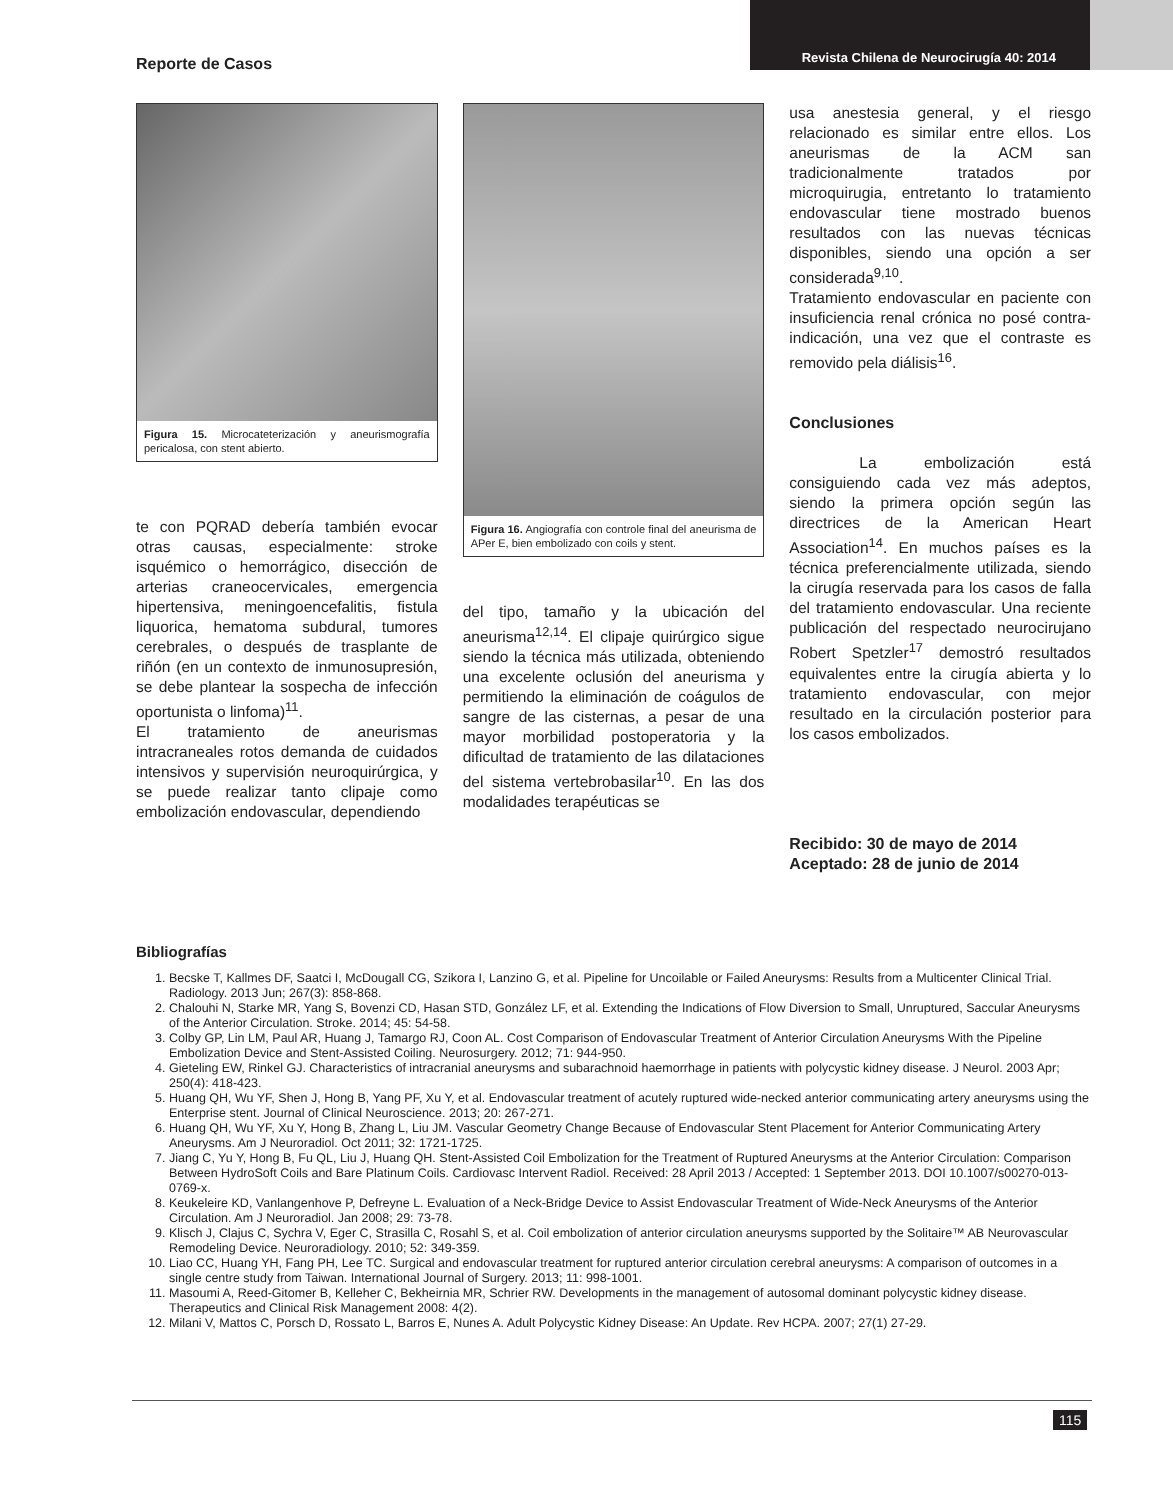Reporte de Casos
Revista Chilena de Neurocirugía 40: 2014
Figura 15. Microcateterización y aneurismografía pericalosa, con stent abierto.
te con PQRAD debería también evocar otras causas, especialmente: stroke isquémico o hemorrágico, disección de arterias craneocervicales, emergencia hipertensiva, meningoencefalitis, fistula liquorica, hematoma subdural, tumores cerebrales, o después de trasplante de riñón (en un contexto de inmunosupresión, se debe plantear la sospecha de infección oportunista o linfoma)<sup>11</sup>.
El tratamiento de aneurismas intracraneales rotos demanda de cuidados intensivos y supervisión neuroquirúrgica, y se puede realizar tanto clipaje como embolización endovascular, dependiendo
Figura 16. Angiografía con controle final del aneurisma de APer E, bien embolizado con coils y stent.
del tipo, tamaño y la ubicación del aneurisma<sup>12,14</sup>. El clipaje quirúrgico sigue siendo la técnica más utilizada, obteniendo una excelente oclusión del aneurisma y permitiendo la eliminación de coágulos de sangre de las cisternas, a pesar de una mayor morbilidad postoperatoria y la dificultad de tratamiento de las dilataciones del sistema vertebrobasilar<sup>10</sup>. En las dos modalidades terapéuticas se
usa anestesia general, y el riesgo relacionado es similar entre ellos. Los aneurismas de la ACM san tradicionalmente tratados por microquirugia, entretanto lo tratamiento endovascular tiene mostrado buenos resultados con las nuevas técnicas disponibles, siendo una opción a ser considerada<sup>9,10</sup>.
Tratamiento endovascular en paciente con insuficiencia renal crónica no posé contra-indicación, una vez que el contraste es removido pela diálisis<sup>16</sup>.
Conclusiones
La embolización está consiguiendo cada vez más adeptos, siendo la primera opción según las directrices de la American Heart Association<sup>14</sup>. En muchos países es la técnica preferencialmente utilizada, siendo la cirugía reservada para los casos de falla del tratamiento endovascular. Una reciente publicación del respectado neurocirujano Robert Spetzler<sup>17</sup> demostró resultados equivalentes entre la cirugía abierta y lo tratamiento endovascular, con mejor resultado en la circulación posterior para los casos embolizados.
Recibido: 30 de mayo de 2014
Aceptado: 28 de junio de 2014
Bibliografías
1. Becske T, Kallmes DF, Saatci I, McDougall CG, Szikora I, Lanzino G, et al. Pipeline for Uncoilable or Failed Aneurysms: Results from a Multicenter Clinical Trial. Radiology. 2013 Jun; 267(3): 858-868.
2. Chalouhi N, Starke MR, Yang S, Bovenzi CD, Hasan STD, González LF, et al. Extending the Indications of Flow Diversion to Small, Unruptured, Saccular Aneurysms of the Anterior Circulation. Stroke. 2014; 45: 54-58.
3. Colby GP, Lin LM, Paul AR, Huang J, Tamargo RJ, Coon AL. Cost Comparison of Endovascular Treatment of Anterior Circulation Aneurysms With the Pipeline Embolization Device and Stent-Assisted Coiling. Neurosurgery. 2012; 71: 944-950.
4. Gieteling EW, Rinkel GJ. Characteristics of intracranial aneurysms and subarachnoid haemorrhage in patients with polycystic kidney disease. J Neurol. 2003 Apr; 250(4): 418-423.
5. Huang QH, Wu YF, Shen J, Hong B, Yang PF, Xu Y, et al. Endovascular treatment of acutely ruptured wide-necked anterior communicating artery aneurysms using the Enterprise stent. Journal of Clinical Neuroscience. 2013; 20: 267-271.
6. Huang QH, Wu YF, Xu Y, Hong B, Zhang L, Liu JM. Vascular Geometry Change Because of Endovascular Stent Placement for Anterior Communicating Artery Aneurysms. Am J Neuroradiol. Oct 2011; 32: 1721-1725.
7. Jiang C, Yu Y, Hong B, Fu QL, Liu J, Huang QH. Stent-Assisted Coil Embolization for the Treatment of Ruptured Aneurysms at the Anterior Circulation: Comparison Between HydroSoft Coils and Bare Platinum Coils. Cardiovasc Intervent Radiol. Received: 28 April 2013 / Accepted: 1 September 2013. DOI 10.1007/s00270-013-0769-x.
8. Keukeleire KD, Vanlangenhove P, Defreyne L. Evaluation of a Neck-Bridge Device to Assist Endovascular Treatment of Wide-Neck Aneurysms of the Anterior Circulation. Am J Neuroradiol. Jan 2008; 29: 73-78.
9. Klisch J, Clajus C, Sychra V, Eger C, Strasilla C, Rosahl S, et al. Coil embolization of anterior circulation aneurysms supported by the Solitaire™ AB Neurovascular Remodeling Device. Neuroradiology. 2010; 52: 349-359.
10. Liao CC, Huang YH, Fang PH, Lee TC. Surgical and endovascular treatment for ruptured anterior circulation cerebral aneurysms: A comparison of outcomes in a single centre study from Taiwan. International Journal of Surgery. 2013; 11: 998-1001.
11. Masoumi A, Reed-Gitomer B, Kelleher C, Bekheirnia MR, Schrier RW. Developments in the management of autosomal dominant polycystic kidney disease. Therapeutics and Clinical Risk Management 2008: 4(2).
12. Milani V, Mattos C, Porsch D, Rossato L, Barros E, Nunes A. Adult Polycystic Kidney Disease: An Update. Rev HCPA. 2007; 27(1) 27-29.
115